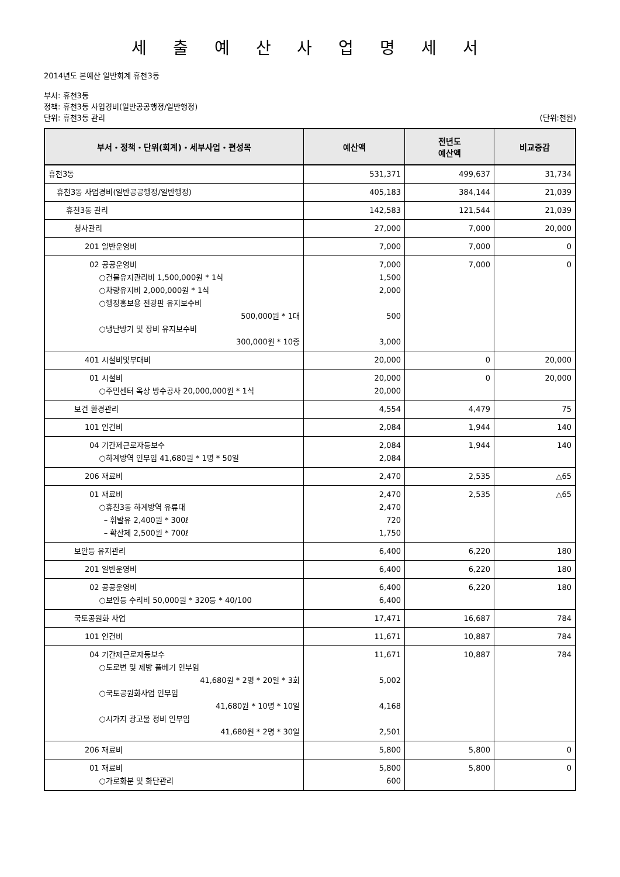세 출 예 산 사 업 명 세 서
2014년도 본예산 일반회계 휴천3동
부서: 휴천3동
정책: 휴천3동 사업경비(일반공공행정/일반행정)
단위: 휴천3동 관리 (단위:천원)
| 부서・정책・단위(회계)・세부사업・편성목 | 예산액 | 전년도 예산액 | 비교증감 |
| --- | --- | --- | --- |
| 휴천3동 | 531,371 | 499,637 | 31,734 |
| 휴천3동 사업경비(일반공공행정/일반행정) | 405,183 | 384,144 | 21,039 |
| 휴천3동 관리 | 142,583 | 121,544 | 21,039 |
| 청사관리 | 27,000 | 7,000 | 20,000 |
| 201 일반운영비 | 7,000 | 7,000 | 0 |
| 02 공공운영비 ○건물유지관리비 1,500,000원 * 1식 ○차량유지비 2,000,000원 * 1식 ○행정홍보용 전광판 유지보수비 500,000원 * 1대 ○냉난방기 및 장비 유지보수비 300,000원 * 10종 | 7,000 1,500 2,000 500 3,000 | 7,000 | 0 |
| 401 시설비및부대비 | 20,000 | 0 | 20,000 |
| 01 시설비 ○주민센터 옥상 방수공사 20,000,000원 * 1식 | 20,000 20,000 | 0 | 20,000 |
| 보건 환경관리 | 4,554 | 4,479 | 75 |
| 101 인건비 | 2,084 | 1,944 | 140 |
| 04 기간제근로자등보수 ○하계방역 인부임 41,680원 * 1명 * 50일 | 2,084 2,084 | 1,944 | 140 |
| 206 재료비 | 2,470 | 2,535 | △65 |
| 01 재료비 ○휴천3동 하계방역 유류대 – 휘발유 2,400원 * 300ℓ – 확산제 2,500원 * 700ℓ | 2,470 2,470 720 1,750 | 2,535 | △65 |
| 보안등 유지관리 | 6,400 | 6,220 | 180 |
| 201 일반운영비 | 6,400 | 6,220 | 180 |
| 02 공공운영비 ○보안등 수리비 50,000원 * 320등 * 40/100 | 6,400 6,400 | 6,220 | 180 |
| 국토공원화 사업 | 17,471 | 16,687 | 784 |
| 101 인건비 | 11,671 | 10,887 | 784 |
| 04 기간제근로자등보수 ○도로변 및 제방 풀베기 인부임 41,680원 * 2명 * 20일 * 3회 ○국토공원화사업 인부임 41,680원 * 10명 * 10일 ○시가지 광고물 정비 인부임 41,680원 * 2명 * 30일 | 11,671 5,002 4,168 2,501 | 10,887 | 784 |
| 206 재료비 | 5,800 | 5,800 | 0 |
| 01 재료비 ○가로화분 및 화단관리 | 5,800 600 | 5,800 | 0 |